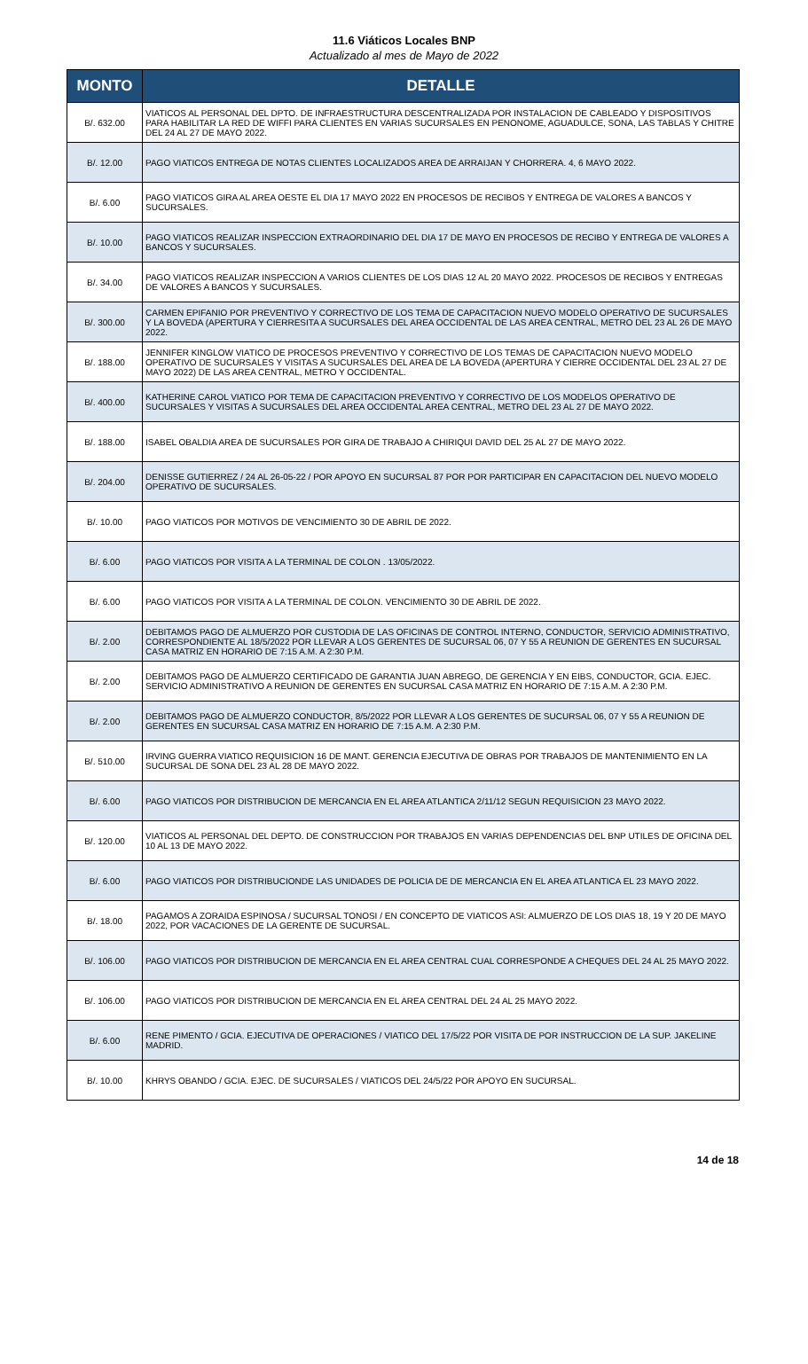11.6 Viáticos Locales BNP
Actualizado al mes de Mayo de 2022
| MONTO | DETALLE |
| --- | --- |
| B/. 632.00 | VIATICOS AL PERSONAL DEL DPTO. DE INFRAESTRUCTURA DESCENTRALIZADA POR INSTALACION DE CABLEADO Y DISPOSITIVOS PARA HABILITAR LA RED DE WIFFI PARA CLIENTES EN VARIAS SUCURSALES EN PENONOME, AGUADULCE, SONA, LAS TABLAS Y CHITRE DEL 24 AL 27 DE MAYO 2022. |
| B/. 12.00 | PAGO VIATICOS ENTREGA DE NOTAS CLIENTES LOCALIZADOS AREA DE ARRAIJAN Y CHORRERA. 4, 6 MAYO 2022. |
| B/. 6.00 | PAGO VIATICOS GIRA AL AREA OESTE EL DIA 17 MAYO 2022 EN PROCESOS DE RECIBOS Y ENTREGA DE VALORES A BANCOS Y SUCURSALES. |
| B/. 10.00 | PAGO VIATICOS REALIZAR INSPECCION EXTRAORDINARIO DEL DIA 17 DE MAYO EN PROCESOS DE RECIBO Y ENTREGA DE VALORES A BANCOS Y SUCURSALES. |
| B/. 34.00 | PAGO VIATICOS REALIZAR INSPECCION A VARIOS CLIENTES DE LOS DIAS 12 AL 20 MAYO 2022. PROCESOS DE RECIBOS Y ENTREGAS DE VALORES A BANCOS Y SUCURSALES. |
| B/. 300.00 | CARMEN EPIFANIO POR PREVENTIVO Y CORRECTIVO DE LOS TEMA DE CAPACITACION NUEVO MODELO OPERATIVO DE SUCURSALES Y LA BOVEDA (APERTURA Y CIERRESITA A SUCURSALES DEL AREA OCCIDENTAL DE LAS AREA CENTRAL, METRO DEL 23 AL 26 DE MAYO 2022. |
| B/. 188.00 | JENNIFER KINGLOW VIATICO DE PROCESOS PREVENTIVO Y CORRECTIVO DE LOS TEMAS DE CAPACITACION NUEVO MODELO OPERATIVO DE SUCURSALES Y VISITAS A SUCURSALES DEL AREA DE LA BOVEDA (APERTURA Y CIERRE OCCIDENTAL DEL 23 AL 27 DE MAYO 2022) DE LAS AREA CENTRAL, METRO Y OCCIDENTAL. |
| B/. 400.00 | KATHERINE CAROL VIATICO POR TEMA DE CAPACITACION PREVENTIVO Y CORRECTIVO DE LOS MODELOS OPERATIVO DE SUCURSALES Y VISITAS A SUCURSALES DEL AREA OCCIDENTAL AREA CENTRAL, METRO DEL 23 AL 27 DE MAYO 2022. |
| B/. 188.00 | ISABEL OBALDIA AREA DE SUCURSALES POR GIRA DE TRABAJO A CHIRIQUI DAVID DEL 25 AL 27 DE MAYO 2022. |
| B/. 204.00 | DENISSE GUTIERREZ / 24 AL 26-05-22 / POR APOYO EN SUCURSAL 87 POR POR PARTICIPAR EN CAPACITACION DEL NUEVO MODELO OPERATIVO DE SUCURSALES. |
| B/. 10.00 | PAGO VIATICOS POR MOTIVOS DE VENCIMIENTO 30 DE ABRIL DE 2022. |
| B/. 6.00 | PAGO VIATICOS POR VISITA A LA TERMINAL DE COLON . 13/05/2022. |
| B/. 6.00 | PAGO VIATICOS POR VISITA A LA TERMINAL DE COLON. VENCIMIENTO 30 DE ABRIL DE 2022. |
| B/. 2.00 | DEBITAMOS PAGO DE ALMUERZO POR CUSTODIA DE LAS OFICINAS DE CONTROL INTERNO, CONDUCTOR, SERVICIO ADMINISTRATIVO, CORRESPONDIENTE AL 18/5/2022 POR LLEVAR A LOS GERENTES DE SUCURSAL 06, 07 Y 55 A REUNION DE GERENTES EN SUCURSAL CASA MATRIZ EN HORARIO DE 7:15 A.M. A 2:30 P.M. |
| B/. 2.00 | DEBITAMOS PAGO DE ALMUERZO CERTIFICADO DE GARANTIA JUAN ABREGO, DE GERENCIA Y EN EIBS, CONDUCTOR, GCIA. EJEC. SERVICIO ADMINISTRATIVO A REUNION DE GERENTES EN SUCURSAL CASA MATRIZ EN HORARIO DE 7:15 A.M. A 2:30 P.M. |
| B/. 2.00 | DEBITAMOS PAGO DE ALMUERZO CONDUCTOR, 8/5/2022 POR LLEVAR A LOS GERENTES DE SUCURSAL 06, 07 Y 55 A REUNION DE GERENTES EN SUCURSAL CASA MATRIZ EN HORARIO DE 7:15 A.M. A 2:30 P.M. |
| B/. 510.00 | IRVING GUERRA VIATICO REQUISICION 16 DE MANT. GERENCIA EJECUTIVA DE OBRAS POR TRABAJOS DE MANTENIMIENTO EN LA SUCURSAL DE SONA DEL 23 AL 28 DE MAYO 2022. |
| B/. 6.00 | PAGO VIATICOS POR DISTRIBUCION DE MERCANCIA EN EL AREA ATLANTICA 2/11/12 SEGUN REQUISICION 23 MAYO 2022. |
| B/. 120.00 | VIATICOS AL PERSONAL DEL DEPTO. DE CONSTRUCCION POR TRABAJOS EN VARIAS DEPENDENCIAS DEL BNP UTILES DE OFICINA DEL 10 AL 13 DE MAYO 2022. |
| B/. 6.00 | PAGO VIATICOS POR DISTRIBUCIONDE LAS UNIDADES DE POLICIA DE DE MERCANCIA EN EL AREA ATLANTICA EL 23 MAYO 2022. |
| B/. 18.00 | PAGAMOS A ZORAIDA ESPINOSA / SUCURSAL TONOSI / EN CONCEPTO DE VIATICOS ASI: ALMUERZO DE LOS DIAS 18, 19 Y 20 DE MAYO 2022, POR VACACIONES DE LA GERENTE DE SUCURSAL. |
| B/. 106.00 | PAGO VIATICOS POR DISTRIBUCION DE MERCANCIA EN EL AREA CENTRAL CUAL CORRESPONDE A CHEQUES DEL 24 AL 25 MAYO 2022. |
| B/. 106.00 | PAGO VIATICOS POR DISTRIBUCION DE MERCANCIA EN EL AREA CENTRAL DEL 24 AL 25 MAYO 2022. |
| B/. 6.00 | RENE PIMENTO / GCIA. EJECUTIVA DE OPERACIONES / VIATICO DEL 17/5/22 POR VISITA DE POR INSTRUCCION DE LA SUP. JAKELINE MADRID. |
| B/. 10.00 | KHRYS OBANDO / GCIA. EJEC. DE SUCURSALES / VIATICOS DEL 24/5/22 POR APOYO EN SUCURSAL. |
14 de 18